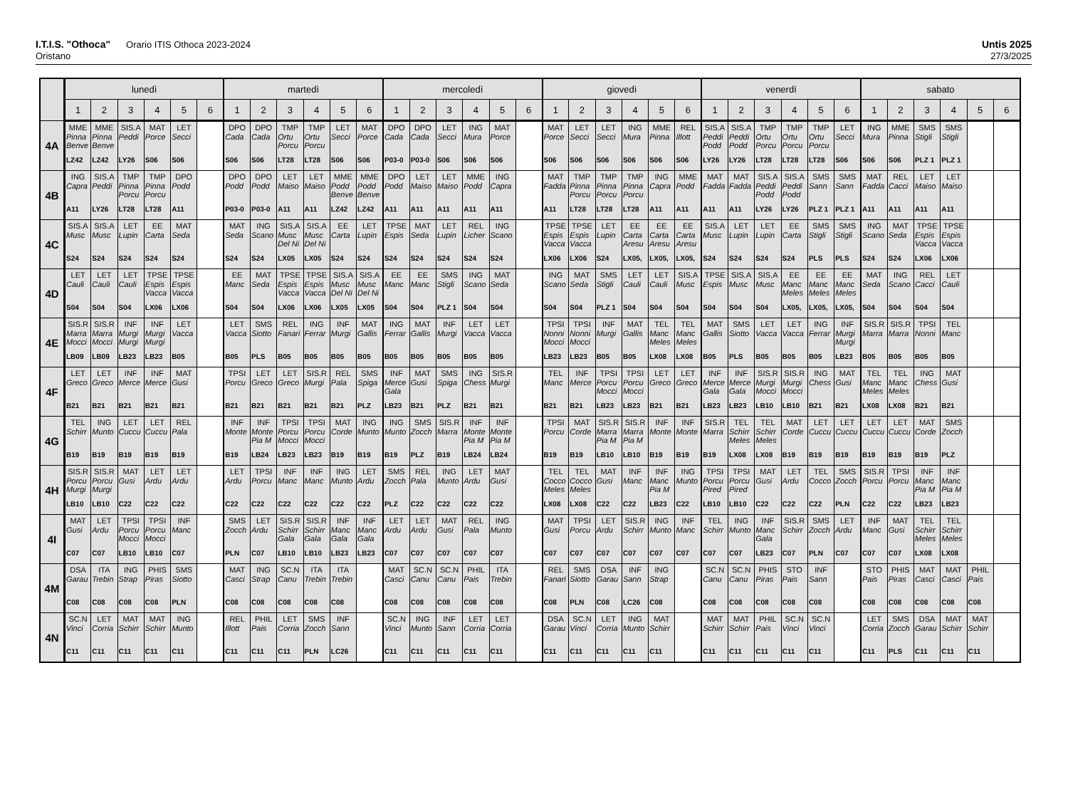I.T.I.S. "Othoca" Orario ITIS Othoca 2023-2024
Oristano
Untis 2025
27/3/2025
| | lunedì | | | | | | martedì | | | | | | mercoledì | | | | | | giovedì | | | | | | venerdì | | | | | | sabato | | | | | |
| --- | --- | --- | --- | --- | --- | --- | --- | --- | --- | --- | --- | --- | --- | --- | --- | --- | --- | --- | --- | --- | --- | --- | --- | --- | --- | --- | --- | --- | --- | --- | --- | --- | --- | --- | --- | --- |
| | 1 | 2 | 3 | 4 | 5 | 6 | 1 | 2 | 3 | 4 | 5 | 6 | 1 | 2 | 3 | 4 | 5 | 6 | 1 | 2 | 3 | 4 | 5 | 6 | 1 | 2 | 3 | 4 | 5 | 6 | 1 | 2 | 3 | 4 | 5 | 6 |
| 4A | MME Pinna Benve LZ42 | MME Pinna Benve LZ42 | SIS.A Peddi LY26 | MAT Porce S06 | LET Secci S06 | | DPO Cada S06 | DPO Cada S06 | TMP Ortu Porcu LT28 | TMP Ortu Porcu LT28 | LET Secci S06 | MAT Porce S06 | DPO Cada P03-0 | DPO Cada P03-0 | LET Secci S06 | ING Mura S06 | MAT Porce S06 | | MAT Porce S06 | LET Secci S06 | LET Secci S06 | ING Mura S06 | MME Pinna S06 | REL Illott S06 | SIS.A Peddi Podd LY26 | SIS.A Peddi Podd LY26 | TMP Ortu Porcu LT28 | TMP Ortu Porcu LT28 | TMP Ortu Porcu LT28 | LET Secci S06 | ING Mura S06 | MME Pinna S06 | SMS Stigli PLZ 1 | SMS Stigli PLZ 1 | | |
| 4B | ING Capra A11 | SIS.A Peddi LY26 | TMP Pinna Porcu LT28 | TMP Pinna Porcu LT28 | DPO Podd A11 | | DPO Podd P03-0 | DPO Podd P03-0 | LET Maiso A11 | LET Maiso A11 | MME Podd Benve LZ42 | MME Podd Benve LZ42 | DPO Podd A11 | LET Maiso A11 | LET Maiso A11 | MME Podd A11 | ING Capra A11 | | MAT Fadda A11 | TMP Pinna Porcu LT28 | TMP Pinna Porcu LT28 | TMP Pinna Porcu LT28 | ING Capra A11 | MME Podd A11 | MAT Fadda A11 | MAT Fadda A11 | SIS.A Peddi Podd LY26 | SIS.A Peddi Podd LY26 | SMS Sann PLZ 1 | SMS Sann PLZ 1 | MAT Fadda A11 | REL Cacci A11 | LET Maiso A11 | LET Maiso A11 | | |
| 4C | SIS.A Musc S24 | SIS.A Musc S24 | LET Lupin S24 | EE Carta S24 | MAT Seda S24 | | MAT Seda S24 | ING Scano S24 | SIS.A Musc Del Ni LX05 | SIS.A Musc Del Ni LX05 | EE Carta S24 | LET Lupin S24 | TPSE Espis S24 | MAT Seda S24 | LET Lupin S24 | REL Licher S24 | ING Scano S24 | | TPSE Espis Vacca LX06 | TPSE Espis Vacca LX06 | LET Lupin S24 | EE Carta Aresu LX05, | EE Carta Aresu LX05, | EE Carta Aresu LX05, | SIS.A Musc S24 | LET Lupin S24 | LET Lupin S24 | EE Carta S24 | SMS Stigli PLS | SMS Stigli PLS | ING Scano S24 | MAT Seda S24 | TPSE Espis Vacca LX06 | TPSE Espis Vacca LX06 | | |
| 4D | LET Cauli S04 | LET Cauli S04 | LET Cauli S04 | TPSE Espis Vacca LX06 | TPSE Espis Vacca LX06 | | EE Manc S04 | MAT Seda S04 | TPSE Espis Vacca LX06 | TPSE Espis Vacca LX06 | SIS.A Musc Del Ni LX05 | SIS.A Musc Del Ni LX05 | EE Manc S04 | EE Manc S04 | SMS Stigli PLZ 1 | ING Scano S04 | MAT Seda S04 | | ING Scano S04 | MAT Seda S04 | SMS Stigli PLZ 1 | LET Cauli S04 | LET Cauli S04 | SIS.A Musc S04 | TPSE Espis S04 | SIS.A Musc S04 | SIS.A Musc S04 | EE Manc Meles LX05, | EE Manc Meles LX05, | EE Manc Meles LX05, | MAT Seda S04 | ING Scano S04 | REL Cacci S04 | LET Cauli S04 | | |
| 4E | SIS.R Marra Mocci LB09 | SIS.R Marra Mocci LB09 | INF Murgi Murgi LB23 | INF Murgi Murgi LB23 | LET Vacca B05 | | LET Vacca B05 | SMS Siotto PLS | REL Fanari B05 | ING Ferrar B05 | INF Murgi B05 | MAT Gallis B05 | ING Ferrar B05 | MAT Gallis B05 | INF Murgi B05 | LET Vacca B05 | LET Vacca B05 | | TPSI Nonni Mocci LB23 | TPSI Nonni Mocci LB23 | INF Murgi B05 | MAT Gallis B05 | TEL Manc Meles LX08 | TEL Manc Meles LX08 | MAT Gallis B05 | SMS Siotto PLS | LET Vacca B05 | LET Vacca B05 | ING Ferrar B05 | INF Murgi Murgi LB23 | SIS.R Marra B05 | SIS.R Marra B05 | TPSI Nonni B05 | TEL Manc B05 | | |
| 4F | LET Greco B21 | LET Greco B21 | INF Merce B21 | INF Merce B21 | MAT Gusi B21 | | TPSI Porcu B21 | LET Greco B21 | LET Greco B21 | SIS.R Murgi B21 | REL Pala B21 | SMS Spiga PLZ | INF Merce Gala LB23 | MAT Gusi B21 | SMS Spiga PLZ | ING Chess B21 | SIS.R Murgi B21 | | TEL Manc B21 | INF Merce B21 | TPSI Porcu Mocci LB23 | TPSI Porcu Mocci LB23 | LET Greco B21 | LET Greco B21 | INF Merce Gala LB23 | INF Merce Gala LB23 | SIS.R Murgi Mocci LB10 | SIS.R Murgi Mocci LB10 | ING Chess B21 | MAT Gusi B21 | TEL Manc Meles LX08 | TEL Manc Meles LX08 | ING Chess B21 | MAT Gusi B21 | | |
| 4G | TEL Schirr B19 | ING Munto B19 | LET Cuccu B19 | LET Cuccu B19 | REL Pala B19 | | INF Monte B19 | INF Monte Pia M LB24 | TPSI Porcu Mocci LB23 | TPSI Porcu Mocci LB23 | MAT Corde B19 | ING Munto B19 | ING Munto B19 | SMS Zocch PLZ | SIS.R Marra B19 | INF Monte Pia M LB24 | INF Monte Pia M LB24 | | TPSI Porcu B19 | MAT Corde B19 | SIS.R Marra Pia M LB10 | SIS.R Marra Pia M LB10 | INF Monte B19 | INF Monte B19 | SIS.R Marra B19 | TEL Schirr Meles LX08 | TEL Schirr Meles LX08 | MAT Corde B19 | LET Cuccu B19 | LET Cuccu B19 | LET Cuccu B19 | LET Cuccu B19 | MAT Corde B19 | SMS Zocch PLZ | | |
| 4H | SIS.R Porcu Murgi LB10 | SIS.R Porcu Murgi LB10 | MAT Gusi C22 | LET Ardu C22 | LET Ardu C22 | | LET Ardu C22 | TPSI Porcu C22 | INF Manc C22 | INF Manc C22 | ING Munto C22 | LET Ardu C22 | SMS Zocch PLZ | REL Pala C22 | ING Munto C22 | LET Ardu C22 | MAT Gusi C22 | | TEL Cocco Meles LX08 | TEL Cocco Meles LX08 | MAT Gusi C22 | INF Manc C22 | INF Manc Pia M LB23 | ING Munto C22 | TPSI Porcu Pired LB10 | TPSI Porcu Pired LB10 | MAT Gusi C22 | LET Ardu C22 | TEL Cocco C22 | SMS Zocch PLN | SIS.R Porcu C22 | TPSI Porcu C22 | INF Manc Pia M LB23 | INF Manc Pia M LB23 | | |
| 4I | MAT Gusi C07 | LET Ardu C07 | TPSI Porcu Mocci LB10 | TPSI Porcu Mocci LB10 | INF Manc C07 | | SMS Zocch PLN | LET Ardu C07 | SIS.R Schirr Gala LB10 | SIS.R Schirr Gala LB10 | INF Manc Gala LB23 | INF Manc Gala LB23 | LET Ardu C07 | LET Ardu C07 | MAT Gusi C07 | REL Pala C07 | ING Munto C07 | | MAT Gusi C07 | TPSI Porcu C07 | LET Ardu C07 | SIS.R Schirr C07 | ING Munto C07 | INF Manc C07 | TEL Schirr C07 | ING Munto C07 | INF Manc Gala LB23 | SIS.R Schirr C07 | SMS Zocch PLN | LET Ardu C07 | INF Manc C07 | MAT Gusi C07 | TEL Schirr Meles LX08 | TEL Schirr Meles LX08 | | |
| 4M | DSA Garau C08 | ITA Trebin C08 | ING Strap C08 | PHIS Piras C08 | SMS Siotto PLN | | MAT Casci C08 | ING Strap C08 | SC.N Canu C08 | ITA Trebin C08 | ITA Trebin C08 | | MAT Casci C08 | SC.N Canu C08 | SC.N Canu C08 | PHIL Pais C08 | ITA Trebin C08 | | REL Fanari C08 | SMS Siotto PLN | DSA Garau C08 | INF Sann LC26 | ING Strap C08 | | SC.N Canu C08 | SC.N Canu C08 | PHIS Piras C08 | STO Pais C08 | INF Sann C08 | | STO Pais C08 | PHIS Piras C08 | MAT Casci C08 | MAT Casci C08 | PHIL Pais C08 | |
| 4N | SC.N Vinci C11 | LET Corria C11 | MAT Schirr C11 | MAT Schirr C11 | ING Munto C11 | | REL Illott C11 | PHIL Pais C11 | LET Corria C11 | SMS Zocch PLN | INF Sann LC26 | | SC.N Vinci C11 | ING Munto C11 | INF Sann C11 | LET Corria C11 | LET Corria C11 | | DSA Garau C11 | SC.N Vinci C11 | LET Corria C11 | ING Munto C11 | MAT Schirr C11 | | MAT Schirr C11 | MAT Schirr C11 | PHIL Pais C11 | SC.N Vinci C11 | SC.N Vinci C11 | | LET Corria C11 | SMS Zocch PLS | DSA Garau C11 | MAT Schirr C11 | MAT Schirr C11 | |